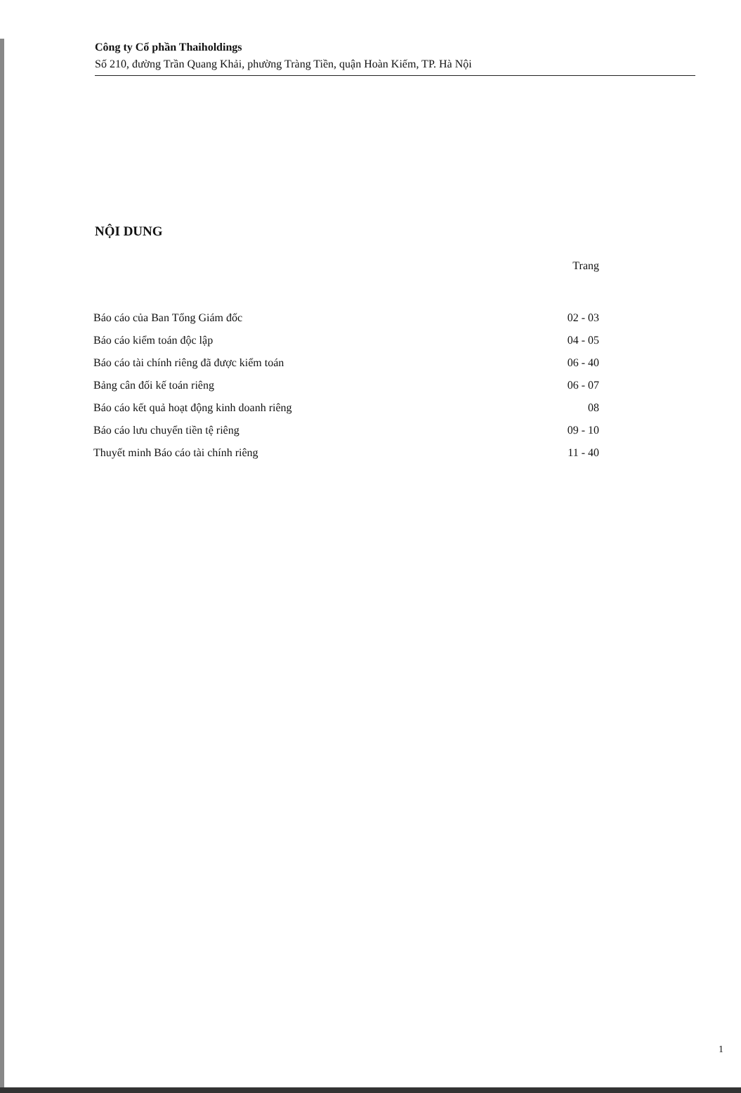Công ty Cổ phần Thaiholdings
Số 210, đường Trần Quang Khải, phường Tràng Tiền, quận Hoàn Kiếm, TP. Hà Nội
NỘI DUNG
| | Trang |
| Báo cáo của Ban Tổng Giám đốc | 02 - 03 |
| Báo cáo kiểm toán độc lập | 04 - 05 |
| Báo cáo tài chính riêng đã được kiểm toán | 06 - 40 |
| Bảng cân đối kế toán riêng | 06 - 07 |
| Báo cáo kết quả hoạt động kinh doanh riêng | 08 |
| Báo cáo lưu chuyển tiền tệ riêng | 09 - 10 |
| Thuyết minh Báo cáo tài chính riêng | 11 - 40 |
1